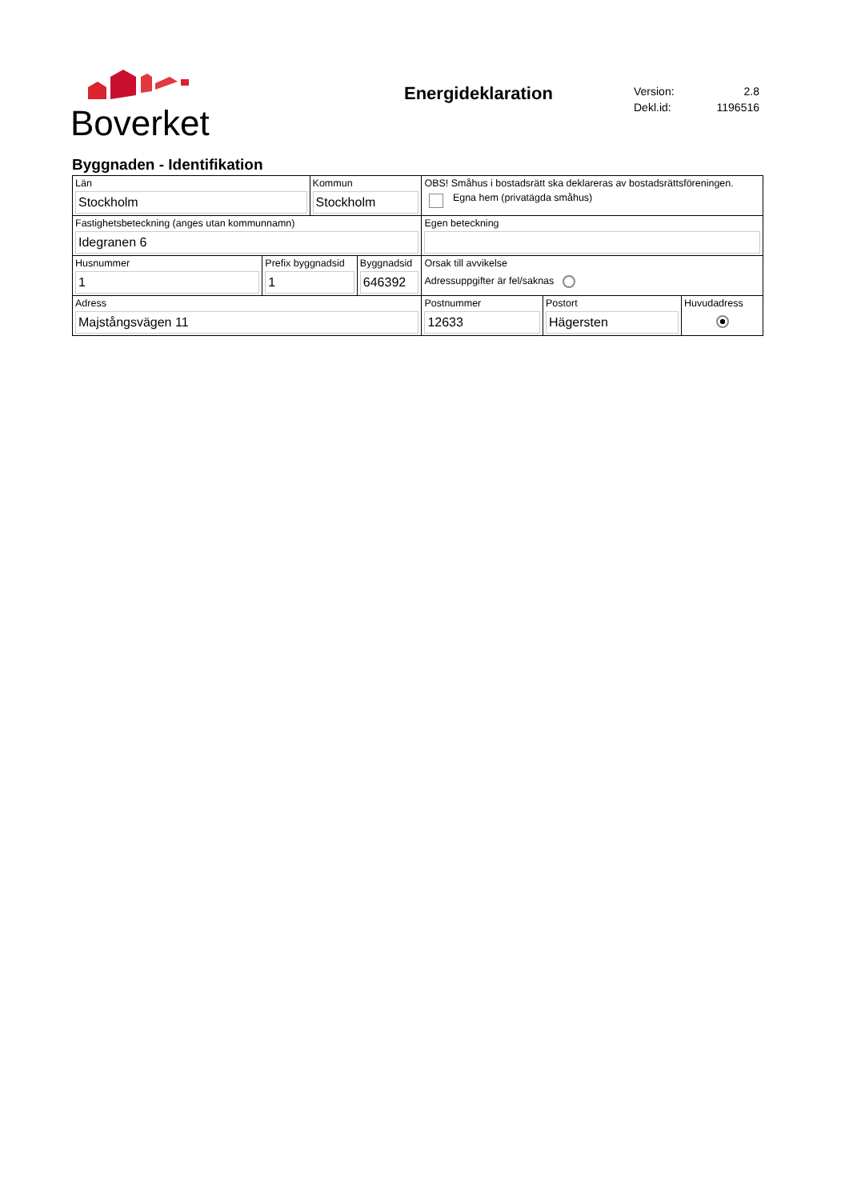Boverket
Energideklaration
| Version: | 2.8 |
| Dekl.id: | 1196516 |
Byggnaden - Identifikation
| Län Stockholm | | Kommun Stockholm | | OBS! Småhus i bostadsrätt ska deklareras av bostadsrättsföreningen. Egna hem (privatägda småhus) | | |
| Fastighetsbeteckning (anges utan kommunnamn) Idegranen 6 | | | | Egen beteckning | | |
| Husnummer 1 | Prefix byggnadsid 1 | | Byggnadsid 646392 | Orsak till avvikelse Adressuppgifter är fel/saknas | | |
| Adress Majstångsvägen 11 | | | | Postnummer 12633 | Postort Hägersten | Huvudadress |